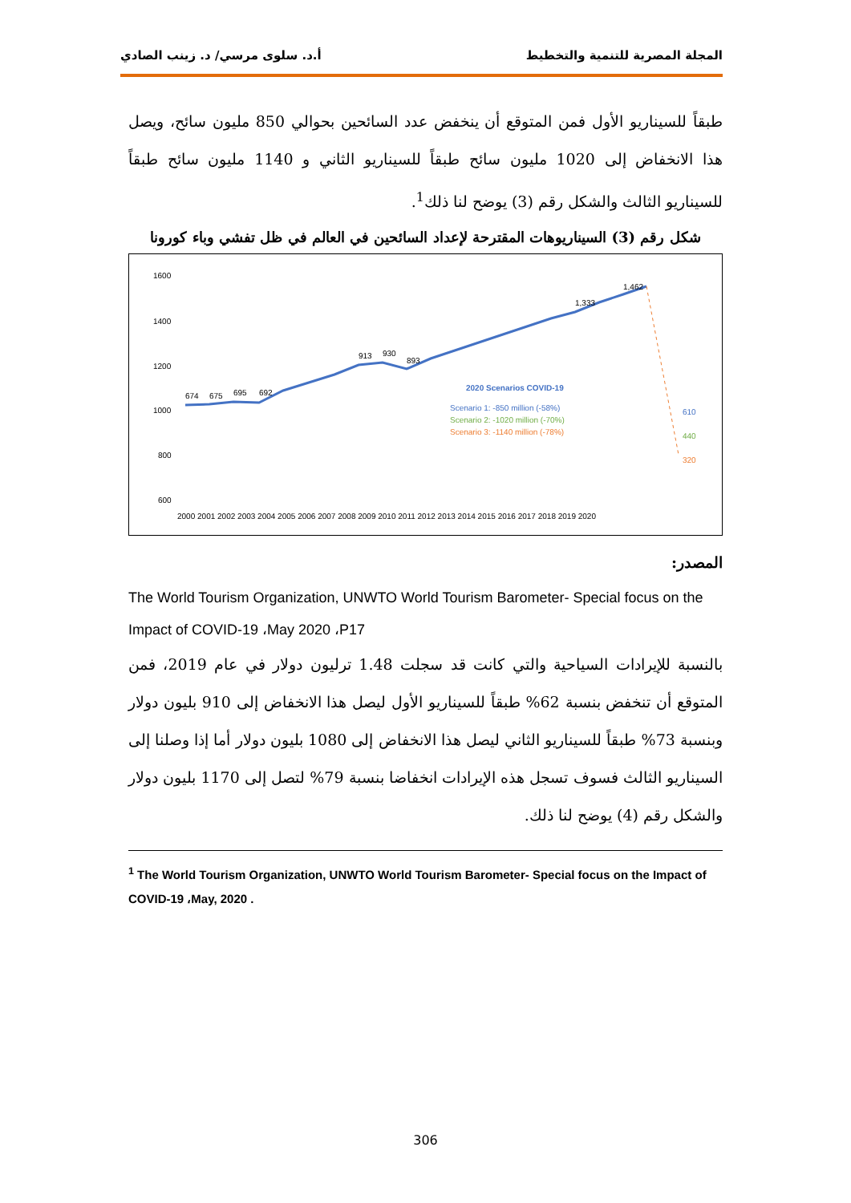المجلة المصرية للتنمية والتخطيط أ.د. سلوى مرسي/ د. زينب الصادي
طبقاً للسيناريو الأول فمن المتوقع أن ينخفض عدد السائحين بحوالي 850 مليون سائح، ويصل هذا الانخفاض إلى 1020 مليون سائح طبقاً للسيناريو الثاني و 1140 مليون سائح طبقاً للسيناريو الثالث والشكل رقم (3) يوضح لنا ذلك<sup>1</sup>.
شكل رقم (3) السيناريوهات المقترحة لإعداد السائحين في العالم في ظل تفشي وباء كورونا
1600
1400
1200
1000
800
600
400
674
675
695
692
913
930
893
1,333
1,462
2020 Scenarios COVID-19
Scenario 1: -850 million (-58%)
Scenario 2: -1020 million (-70%)
Scenario 3: -1140 million (-78%)
610
440
320
2000 2001 2002 2003 2004 2005 2006 2007 2008 2009 2010 2011 2012 2013 2014 2015 2016 2017 2018 2019 2020
المصدر:
The World Tourism Organization, UNWTO World Tourism Barometer- Special focus on the Impact of COVID-19 ،May 2020 ،P17
بالنسبة للإيرادات السياحية والتي كانت قد سجلت 1.48 ترليون دولار في عام 2019، فمن المتوقع أن تنخفض بنسبة 62% طبقاً للسيناريو الأول ليصل هذا الانخفاض إلى 910 بليون دولار وبنسبة 73% طبقاً للسيناريو الثاني ليصل هذا الانخفاض إلى 1080 بليون دولار أما إذا وصلنا إلى السيناريو الثالث فسوف تسجل هذه الإيرادات انخفاضا بنسبة 79% لتصل إلى 1170 بليون دولار والشكل رقم (4) يوضح لنا ذلك.
<sup>1</sup> The World Tourism Organization, UNWTO World Tourism Barometer- Special focus on the Impact of COVID-19 ،May, 2020 .
306